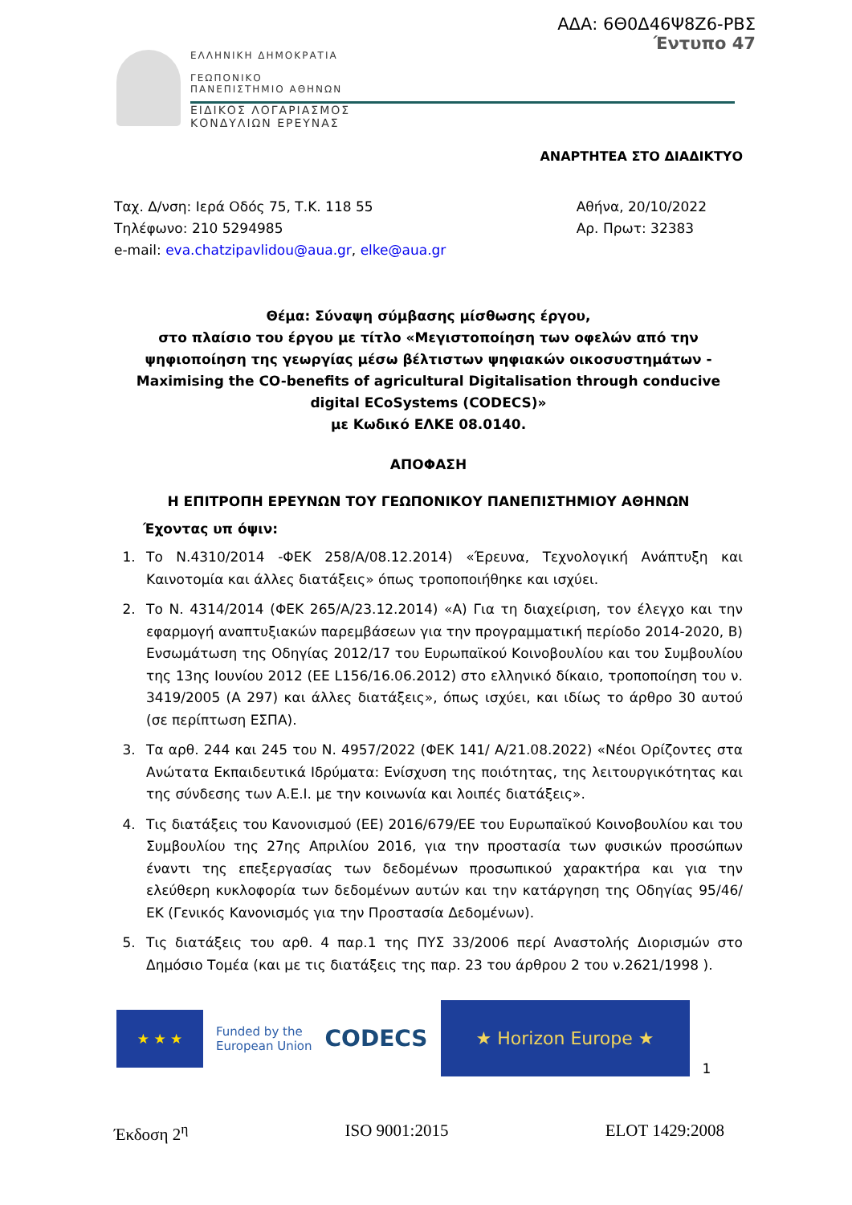ΑΔΑ: 6Θ0Δ46Ψ8Ζ6-ΡΒΣ
Έντυπο 47
ΕΛΛΗΝΙΚΗ ΔΗΜΟΚΡΑΤΙΑ
ΓΕΩΠΟΝΙΚΟ
ΠΑΝΕΠΙΣΤΗΜΙΟ ΑΘΗΝΩΝ
ΕΙΔΙΚΟΣ ΛΟΓΑΡΙΑΣΜΟΣ
ΚΟΝΔΥΛΙΩΝ ΕΡΕΥΝΑΣ
ΑΝΑΡΤΗΤΕΑ ΣΤΟ ΔΙΑΔΙΚΤΥΟ
Ταχ. Δ/νση: Ιερά Οδός 75, Τ.Κ. 118 55
Τηλέφωνο: 210 5294985
e-mail: eva.chatzipavlidou@aua.gr, elke@aua.gr
Αθήνα, 20/10/2022
Αρ. Πρωτ: 32383
Θέμα: Σύναψη σύμβασης μίσθωσης έργου,
στο πλαίσιο του έργου με τίτλο «Μεγιστοποίηση των οφελών από την ψηφιοποίηση της γεωργίας μέσω βέλτιστων ψηφιακών οικοσυστημάτων - Maximising the CO-benefits of agricultural Digitalisation through conducive digital ECoSystems (CODECS)»
με Κωδικό ΕΛΚΕ 08.0140.
ΑΠΟΦΑΣΗ
Η ΕΠΙΤΡΟΠΗ ΕΡΕΥΝΩΝ ΤΟΥ ΓΕΩΠΟΝΙΚΟΥ ΠΑΝΕΠΙΣΤΗΜΙΟΥ ΑΘΗΝΩΝ
Έχοντας υπ όψιν:
1. Το Ν.4310/2014 -ΦΕΚ 258/Α/08.12.2014) «Έρευνα, Τεχνολογική Ανάπτυξη και Καινοτομία και άλλες διατάξεις» όπως τροποποιήθηκε και ισχύει.
2. Το Ν. 4314/2014 (ΦΕΚ 265/Α/23.12.2014) «Α) Για τη διαχείριση, τον έλεγχο και την εφαρμογή αναπτυξιακών παρεμβάσεων για την προγραμματική περίοδο 2014-2020, Β) Ενσωμάτωση της Οδηγίας 2012/17 του Ευρωπαϊκού Κοινοβουλίου και του Συμβουλίου της 13ης Ιουνίου 2012 (ΕΕ L156/16.06.2012) στο ελληνικό δίκαιο, τροποποίηση του ν. 3419/2005 (Α 297) και άλλες διατάξεις», όπως ισχύει, και ιδίως το άρθρο 30 αυτού (σε περίπτωση ΕΣΠΑ).
3. Τα αρθ. 244 και 245 του Ν. 4957/2022 (ΦΕΚ 141/ Α/21.08.2022) «Νέοι Ορίζοντες στα Ανώτατα Εκπαιδευτικά Ιδρύματα: Ενίσχυση της ποιότητας, της λειτουργικότητας και της σύνδεσης των Α.Ε.Ι. με την κοινωνία και λοιπές διατάξεις».
4. Τις διατάξεις του Κανονισμού (ΕΕ) 2016/679/ΕΕ του Ευρωπαϊκού Κοινοβουλίου και του Συμβουλίου της 27ης Απριλίου 2016, για την προστασία των φυσικών προσώπων έναντι της επεξεργασίας των δεδομένων προσωπικού χαρακτήρα και για την ελεύθερη κυκλοφορία των δεδομένων αυτών και την κατάργηση της Οδηγίας 95/46/ΕΚ (Γενικός Κανονισμός για την Προστασία Δεδομένων).
5. Τις διατάξεις του αρθ. 4 παρ.1 της ΠΥΣ 33/2006 περί Αναστολής Διορισμών στο Δημόσιο Τομέα (και με τις διατάξεις της παρ. 23 του άρθρου 2 του ν.2621/1998 ).
★ ★ ★
Funded by the
European Union
CODECS
★ Horizon Europe ★
1
Έκδοση 2<sup>η</sup> ISO 9001:2015 ELOT 1429:2008